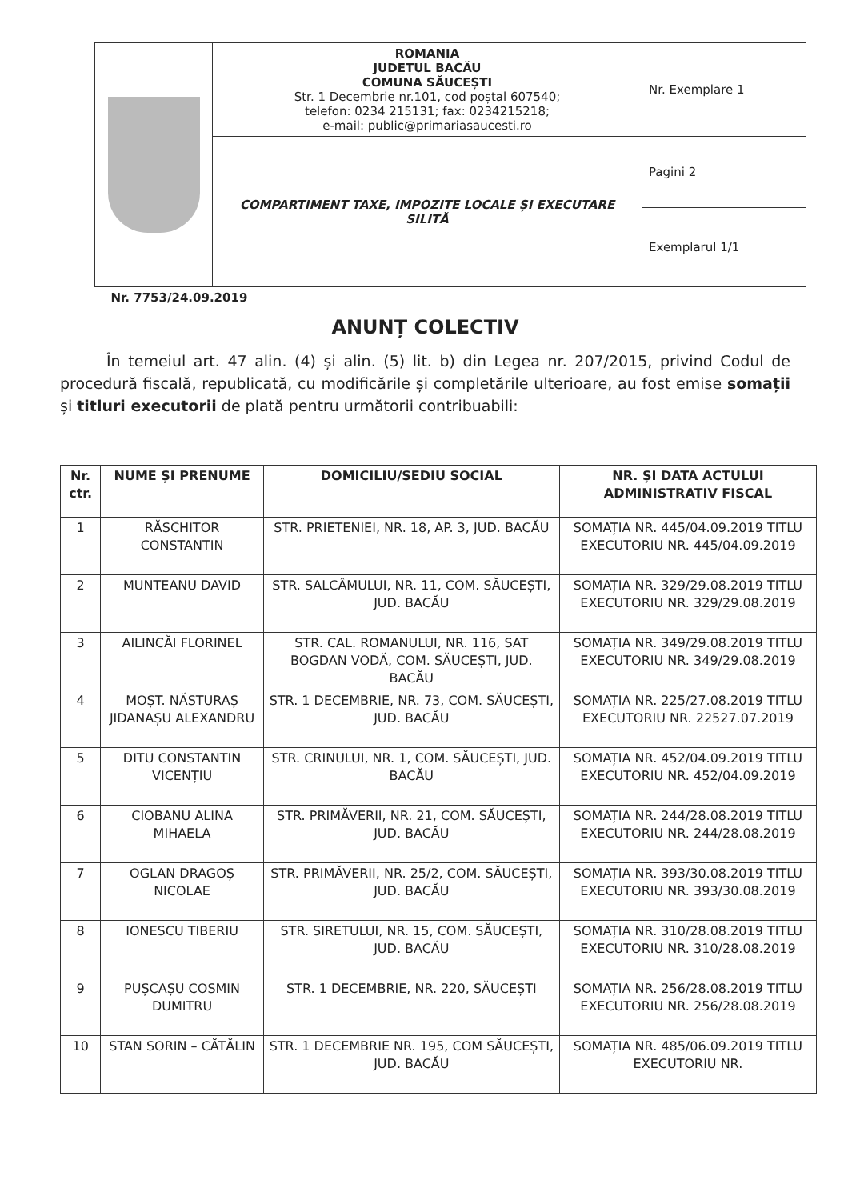| | ROMANIA JUDETUL BACĂU COMUNA SĂUCEȘTI Str. 1 Decembrie nr.101, cod poștal 607540; telefon: 0234 215131; fax: 0234215218; e-mail: public@primariasaucesti.ro | Nr. Exemplare 1 |
| | COMPARTIMENT TAXE, IMPOZITE LOCALE ȘI EXECUTARE SILITĂ | Pagini 2 |
| | | Exemplarul 1/1 |
| Nr. 7753/24.09.2019 | | |
ANUNȚ COLECTIV
În temeiul art. 47 alin. (4) și alin. (5) lit. b) din Legea nr. 207/2015, privind Codul de procedură fiscală, republicată, cu modificările și completările ulterioare, au fost emise somații și titluri executorii de plată pentru următorii contribuabili:
| Nr. ctr. | NUME ȘI PRENUME | DOMICILIU/SEDIU SOCIAL | NR. ȘI DATA ACTULUI ADMINISTRATIV FISCAL |
| --- | --- | --- | --- |
| 1 | RĂSCHITOR CONSTANTIN | STR. PRIETENIEI, NR. 18, AP. 3, JUD. BACĂU | SOMAȚIA NR. 445/04.09.2019 TITLU EXECUTORIU NR. 445/04.09.2019 |
| 2 | MUNTEANU DAVID | STR. SALCÂMULUI, NR. 11, COM. SĂUCEȘTI, JUD. BACĂU | SOMAȚIA NR. 329/29.08.2019 TITLU EXECUTORIU NR. 329/29.08.2019 |
| 3 | AILINCĂI FLORINEL | STR. CAL. ROMANULUI, NR. 116, SAT BOGDAN VODĂ, COM. SĂUCEȘTI, JUD. BACĂU | SOMAȚIA NR. 349/29.08.2019 TITLU EXECUTORIU NR. 349/29.08.2019 |
| 4 | MOȘT. NĂSTURAȘ JIDANAȘU ALEXANDRU | STR. 1 DECEMBRIE, NR. 73, COM. SĂUCEȘTI, JUD. BACĂU | SOMAȚIA NR. 225/27.08.2019 TITLU EXECUTORIU NR. 22527.07.2019 |
| 5 | DITU CONSTANTIN VICENȚIU | STR. CRINULUI, NR. 1, COM. SĂUCEȘTI, JUD. BACĂU | SOMAȚIA NR. 452/04.09.2019 TITLU EXECUTORIU NR. 452/04.09.2019 |
| 6 | CIOBANU ALINA MIHAELA | STR. PRIMĂVERII, NR. 21, COM. SĂUCEȘTI, JUD. BACĂU | SOMAȚIA NR. 244/28.08.2019 TITLU EXECUTORIU NR. 244/28.08.2019 |
| 7 | OGLAN DRAGOȘ NICOLAE | STR. PRIMĂVERII, NR. 25/2, COM. SĂUCEȘTI, JUD. BACĂU | SOMAȚIA NR. 393/30.08.2019 TITLU EXECUTORIU NR. 393/30.08.2019 |
| 8 | IONESCU TIBERIU | STR. SIRETULUI, NR. 15, COM. SĂUCEȘTI, JUD. BACĂU | SOMAȚIA NR. 310/28.08.2019 TITLU EXECUTORIU NR. 310/28.08.2019 |
| 9 | PUȘCAȘU COSMIN DUMITRU | STR. 1 DECEMBRIE, NR. 220, SĂUCEȘTI | SOMAȚIA NR. 256/28.08.2019 TITLU EXECUTORIU NR. 256/28.08.2019 |
| 10 | STAN SORIN – CĂTĂLIN | STR. 1 DECEMBRIE NR. 195, COM SĂUCEȘTI, JUD. BACĂU | SOMAȚIA NR. 485/06.09.2019 TITLU EXECUTORIU NR. |